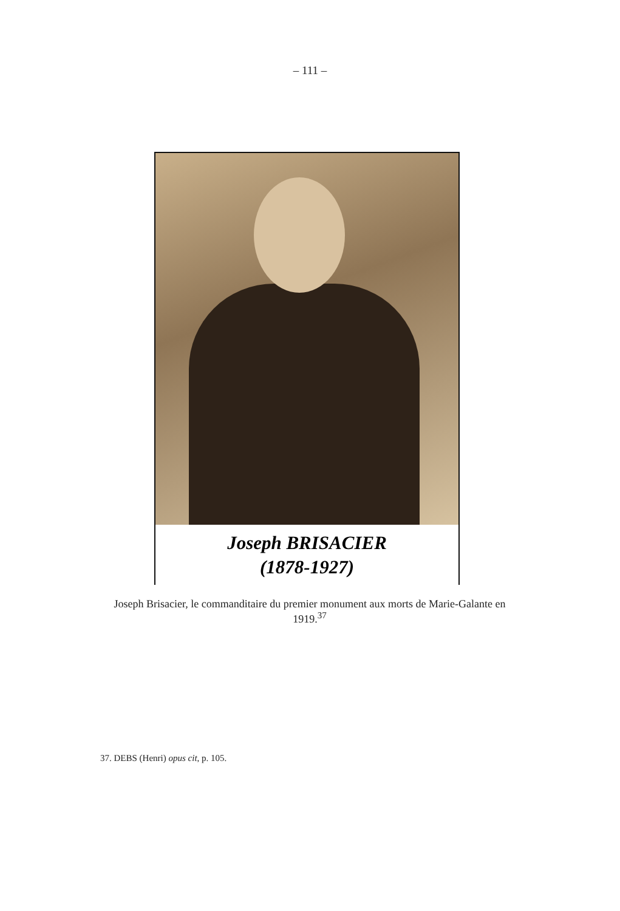– 111 –
Joseph BRISACIER
(1878-1927)
Joseph Brisacier, le commanditaire du premier monument aux morts de Marie-Galante en 1919.<sup>37</sup>
37. DEBS (Henri) opus cit, p. 105.